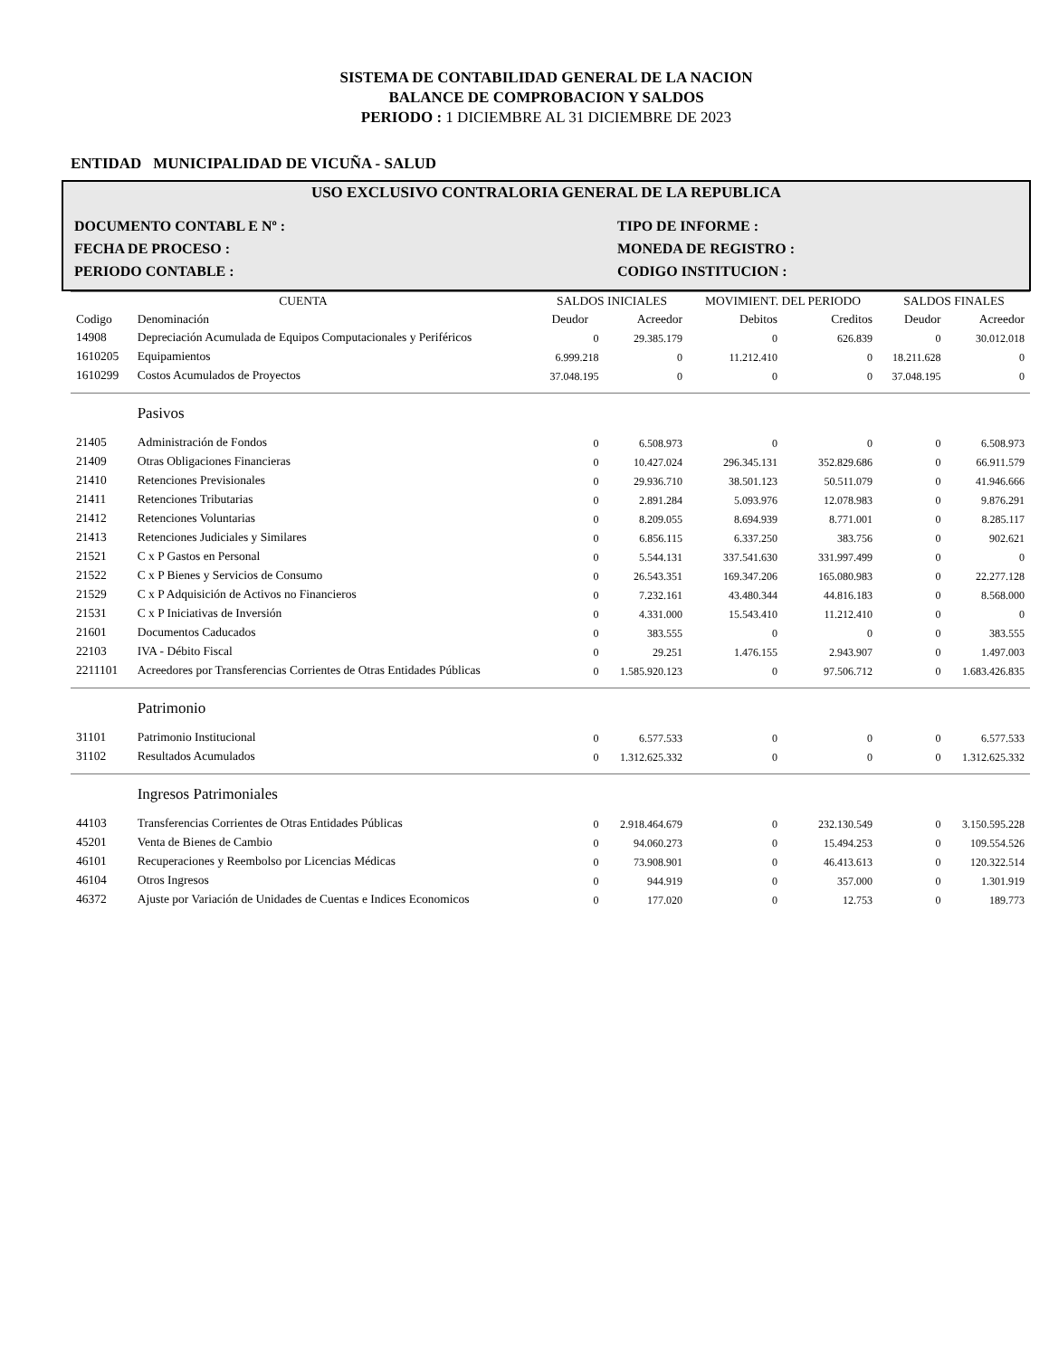SISTEMA DE CONTABILIDAD GENERAL DE LA NACION
BALANCE DE COMPROBACION Y SALDOS
PERIODO : 1 DICIEMBRE AL 31 DICIEMBRE DE 2023
ENTIDAD MUNICIPALIDAD DE VICUÑA - SALUD
USO EXCLUSIVO CONTRALORIA GENERAL DE LA REPUBLICA
DOCUMENTO CONTABL E Nº : TIPO DE INFORME :
FECHA DE PROCESO : MONEDA DE REGISTRO :
PERIODO CONTABLE : CODIGO INSTITUCION :
| CUENTA | | SALDOS INICIALES | | MOVIMIENT. DEL PERIODO | | SALDOS FINALES | |
| --- | --- | --- | --- | --- | --- | --- | --- |
| Codigo | Denominación | Deudor | Acreedor | Debitos | Creditos | Deudor | Acreedor |
| 14908 | Depreciación Acumulada de Equipos Computacionales y Periféricos | 0 | 29.385.179 | 0 | 626.839 | 0 | 30.012.018 |
| 1610205 | Equipamientos | 6.999.218 | 0 | 11.212.410 | 0 | 18.211.628 | 0 |
| 1610299 | Costos Acumulados de Proyectos | 37.048.195 | 0 | 0 | 0 | 37.048.195 | 0 |
| | Pasivos | | | | | | |
| 21405 | Administración de Fondos | 0 | 6.508.973 | 0 | 0 | 0 | 6.508.973 |
| 21409 | Otras Obligaciones Financieras | 0 | 10.427.024 | 296.345.131 | 352.829.686 | 0 | 66.911.579 |
| 21410 | Retenciones Previsionales | 0 | 29.936.710 | 38.501.123 | 50.511.079 | 0 | 41.946.666 |
| 21411 | Retenciones Tributarias | 0 | 2.891.284 | 5.093.976 | 12.078.983 | 0 | 9.876.291 |
| 21412 | Retenciones Voluntarias | 0 | 8.209.055 | 8.694.939 | 8.771.001 | 0 | 8.285.117 |
| 21413 | Retenciones Judiciales y Similares | 0 | 6.856.115 | 6.337.250 | 383.756 | 0 | 902.621 |
| 21521 | C x P Gastos en Personal | 0 | 5.544.131 | 337.541.630 | 331.997.499 | 0 | 0 |
| 21522 | C x P Bienes y Servicios de Consumo | 0 | 26.543.351 | 169.347.206 | 165.080.983 | 0 | 22.277.128 |
| 21529 | C x P Adquisición de Activos no Financieros | 0 | 7.232.161 | 43.480.344 | 44.816.183 | 0 | 8.568.000 |
| 21531 | C x P Iniciativas de Inversión | 0 | 4.331.000 | 15.543.410 | 11.212.410 | 0 | 0 |
| 21601 | Documentos Caducados | 0 | 383.555 | 0 | 0 | 0 | 383.555 |
| 22103 | IVA - Débito Fiscal | 0 | 29.251 | 1.476.155 | 2.943.907 | 0 | 1.497.003 |
| 2211101 | Acreedores por Transferencias Corrientes de Otras Entidades Públicas | 0 | 1.585.920.123 | 0 | 97.506.712 | 0 | 1.683.426.835 |
| | Patrimonio | | | | | | |
| 31101 | Patrimonio Institucional | 0 | 6.577.533 | 0 | 0 | 0 | 6.577.533 |
| 31102 | Resultados Acumulados | 0 | 1.312.625.332 | 0 | 0 | 0 | 1.312.625.332 |
| | Ingresos Patrimoniales | | | | | | |
| 44103 | Transferencias Corrientes de Otras Entidades Públicas | 0 | 2.918.464.679 | 0 | 232.130.549 | 0 | 3.150.595.228 |
| 45201 | Venta de Bienes de Cambio | 0 | 94.060.273 | 0 | 15.494.253 | 0 | 109.554.526 |
| 46101 | Recuperaciones y Reembolso por Licencias Médicas | 0 | 73.908.901 | 0 | 46.413.613 | 0 | 120.322.514 |
| 46104 | Otros Ingresos | 0 | 944.919 | 0 | 357.000 | 0 | 1.301.919 |
| 46372 | Ajuste por Variación de Unidades de Cuentas e Indices Economicos | 0 | 177.020 | 0 | 12.753 | 0 | 189.773 |